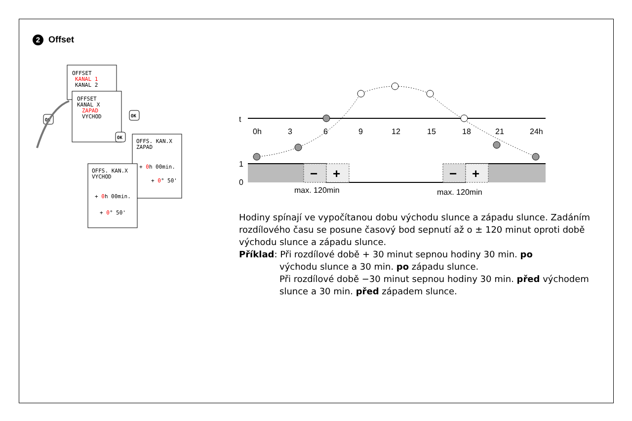2 Offset
OFFSET
KANAL 1
KANAL 2
OFFSET
KANAL X
ZAPAD
VYCHOD
OFFS. KAN.X
ZAPAD
+ 0h 00min.
+ 0° 50'
OFFS. KAN.X
VYCHOD
+ 0h 00min.
+ 0° 50'
OK
OK
OK
t
0h
3
6
9
12
15
18
21
24h
1
0
−
+
−
+
max. 120min
max. 120min
Hodiny spínají ve vypočítanou dobu východu slunce a západu slunce. Zadáním rozdílového času se posune časový bod sepnutí až o ± 120 minut oproti době východu slunce a západu slunce.
Příklad: Při rozdílové době + 30 minut sepnou hodiny 30 min. po
východu slunce a 30 min. po západu slunce.
Při rozdílové době −30 minut sepnou hodiny 30 min. před východem slunce a 30 min. před západem slunce.